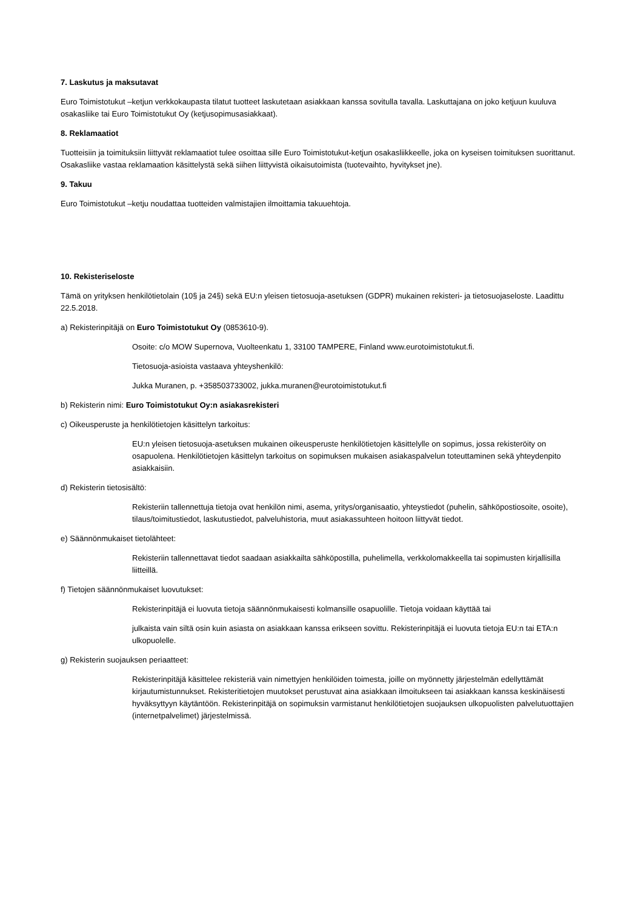7. Laskutus ja maksutavat
Euro Toimistotukut –ketjun verkkokaupasta tilatut tuotteet laskutetaan asiakkaan kanssa sovitulla tavalla. Laskuttajana on joko ketjuun kuuluva osakasliike tai Euro Toimistotukut Oy (ketjusopimusasiakkaat).
8. Reklamaatiot
Tuotteisiin ja toimituksiin liittyvät reklamaatiot tulee osoittaa sille Euro Toimistotukut-ketjun osakasliikkeelle, joka on kyseisen toimituksen suorittanut. Osakasliike vastaa reklamaation käsittelystä sekä siihen liittyvistä oikaisutoimista (tuotevaihto, hyvitykset jne).
9. Takuu
Euro Toimistotukut –ketju noudattaa tuotteiden valmistajien ilmoittamia takuuehtoja.
10. Rekisteriseloste
Tämä on yrityksen henkilötietolain (10§ ja 24§) sekä EU:n yleisen tietosuoja-asetuksen (GDPR) mukainen rekisteri- ja tietosuojaseloste. Laadittu 22.5.2018.
a) Rekisterinpitäjä on Euro Toimistotukut Oy (0853610-9).
Osoite: c/o MOW Supernova, Vuolteenkatu 1, 33100 TAMPERE, Finland www.eurotoimistotukut.fi.
Tietosuoja-asioista vastaava yhteyshenkilö:
Jukka Muranen, p. +358503733002, jukka.muranen@eurotoimistotukut.fi
b) Rekisterin nimi: Euro Toimistotukut Oy:n asiakasrekisteri
c) Oikeusperuste ja henkilötietojen käsittelyn tarkoitus:
EU:n yleisen tietosuoja-asetuksen mukainen oikeusperuste henkilötietojen käsittelylle on sopimus, jossa rekisteröity on osapuolena. Henkilötietojen käsittelyn tarkoitus on sopimuksen mukaisen asiakaspalvelun toteuttaminen sekä yhteydenpito asiakkaisiin.
d) Rekisterin tietosisältö:
Rekisteriin tallennettuja tietoja ovat henkilön nimi, asema, yritys/organisaatio, yhteystiedot (puhelin, sähköpostiosoite, osoite), tilaus/toimitustiedot, laskutustiedot, palveluhistoria, muut asiakassuhteen hoitoon liittyvät tiedot.
e) Säännönmukaiset tietolähteet:
Rekisteriin tallennettavat tiedot saadaan asiakkailta sähköpostilla, puhelimella, verkkolomakkeella tai sopimusten kirjallisilla liitteillä.
f) Tietojen säännönmukaiset luovutukset:
Rekisterinpitäjä ei luovuta tietoja säännönmukaisesti kolmansille osapuolille. Tietoja voidaan käyttää tai
julkaista vain siltä osin kuin asiasta on asiakkaan kanssa erikseen sovittu. Rekisterinpitäjä ei luovuta tietoja EU:n tai ETA:n ulkopuolelle.
g) Rekisterin suojauksen periaatteet:
Rekisterinpitäjä käsittelee rekisteriä vain nimettyjen henkilöiden toimesta, joille on myönnetty järjestelmän edellyttämät kirjautumistunnukset. Rekisteritietojen muutokset perustuvat aina asiakkaan ilmoitukseen tai asiakkaan kanssa keskinäisesti hyväksyttyyn käytäntöön. Rekisterinpitäjä on sopimuksin varmistanut henkilötietojen suojauksen ulkopuolisten palvelutuottajien (internetpalvelimet) järjestelmissä.